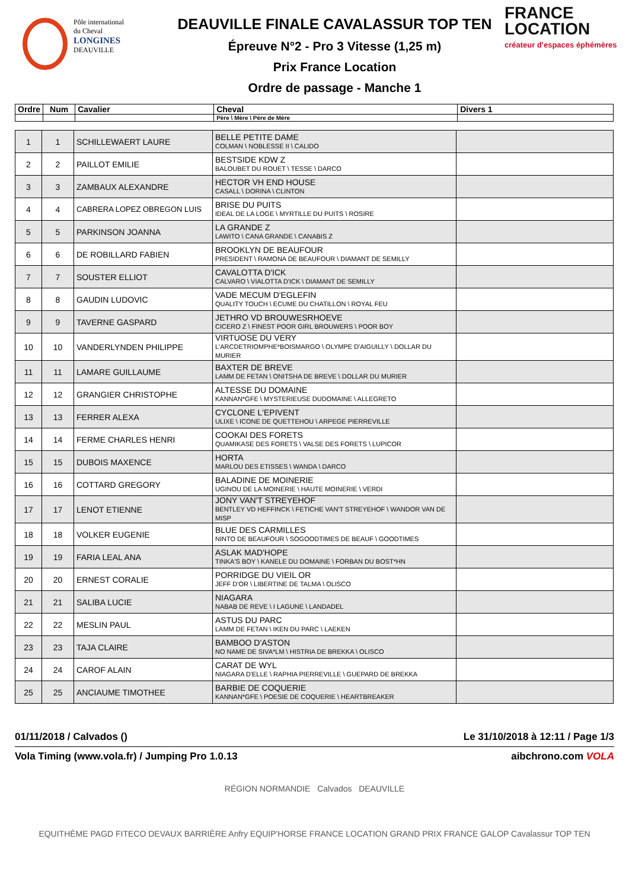Pôle international
du Cheval
LONGINES
DEAUVILLE
DEAUVILLE FINALE CAVALASSUR TOP TEN
Épreuve N°2 - Pro 3 Vitesse (1,25 m)
Prix France Location
Ordre de passage - Manche 1
FRANCE
LOCATION
créateur d'espaces éphémères
| Ordre | Num | Cavalier | Cheval | Divers 1 |
| --- | --- | --- | --- | --- |
| | | | Père \ Mère \ Père de Mère | |
| 1 | 1 | SCHILLEWAERT LAURE | BELLE PETITE DAME COLMAN \ NOBLESSE II \ CALIDO | |
| 2 | 2 | PAILLOT EMILIE | BESTSIDE KDW Z BALOUBET DU ROUET \ TESSE \ DARCO | |
| 3 | 3 | ZAMBAUX ALEXANDRE | HECTOR VH END HOUSE CASALL \ DORINA \ CLINTON | |
| 4 | 4 | CABRERA LOPEZ OBREGON LUIS | BRISE DU PUITS IDEAL DE LA LOGE \ MYRTILLE DU PUITS \ ROSIRE | |
| 5 | 5 | PARKINSON JOANNA | LA GRANDE Z LAWITO \ CANA GRANDE \ CANABIS Z | |
| 6 | 6 | DE ROBILLARD FABIEN | BROOKLYN DE BEAUFOUR PRESIDENT \ RAMONA DE BEAUFOUR \ DIAMANT DE SEMILLY | |
| 7 | 7 | SOUSTER ELLIOT | CAVALOTTA D'ICK CALVARO \ VIALOTTA D'ICK \ DIAMANT DE SEMILLY | |
| 8 | 8 | GAUDIN LUDOVIC | VADE MECUM D'EGLEFIN QUALITY TOUCH \ ECUME DU CHATILLON \ ROYAL FEU | |
| 9 | 9 | TAVERNE GASPARD | JETHRO VD BROUWESRHOEVE CICERO Z \ FINEST POOR GIRL BROUWERS \ POOR BOY | |
| 10 | 10 | VANDERLYNDEN PHILIPPE | VIRTUOSE DU VERY L'ARCDETRIOMPHE*BOISMARGO \ OLYMPE D'AIGUILLY \ DOLLAR DU MURIER | |
| 11 | 11 | LAMARE GUILLAUME | BAXTER DE BREVE LAMM DE FETAN \ ONITSHA DE BREVE \ DOLLAR DU MURIER | |
| 12 | 12 | GRANGIER CHRISTOPHE | ALTESSE DU DOMAINE KANNAN*GFE \ MYSTERIEUSE DUDOMAINE \ ALLEGRETO | |
| 13 | 13 | FERRER ALEXA | CYCLONE L'EPIVENT ULIXE \ ICONE DE QUETTEHOU \ ARPEGE PIERREVILLE | |
| 14 | 14 | FERME CHARLES HENRI | COOKAI DES FORETS QUAMIKASE DES FORETS \ VALSE DES FORETS \ LUPICOR | |
| 15 | 15 | DUBOIS MAXENCE | HORTA MARLOU DES ETISSES \ WANDA \ DARCO | |
| 16 | 16 | COTTARD GREGORY | BALADINE DE MOINERIE UGINOU DE LA MOINERIE \ HAUTE MOINERIE \ VERDI | |
| 17 | 17 | LENOT ETIENNE | JONY VAN'T STREYEHOF BENTLEY VD HEFFINCK \ FETICHE VAN'T STREYEHOF \ WANDOR VAN DE MISP | |
| 18 | 18 | VOLKER EUGENIE | BLUE DES CARMILLES NINTO DE BEAUFOUR \ SOGOODTIMES DE BEAUF \ GOODTIMES | |
| 19 | 19 | FARIA LEAL ANA | ASLAK MAD'HOPE TINKA'S BOY \ KANELE DU DOMAINE \ FORBAN DU BOST*HN | |
| 20 | 20 | ERNEST CORALIE | PORRIDGE DU VIEIL OR JEFF D'OR \ LIBERTINE DE TALMA \ OLISCO | |
| 21 | 21 | SALIBA LUCIE | NIAGARA NABAB DE REVE \ I LAGUNE \ LANDADEL | |
| 22 | 22 | MESLIN PAUL | ASTUS DU PARC LAMM DE FETAN \ IKEN DU PARC \ LAEKEN | |
| 23 | 23 | TAJA CLAIRE | BAMBOO D'ASTON NO NAME DE SIVA*LM \ HISTRIA DE BREKKA \ OLISCO | |
| 24 | 24 | CAROF ALAIN | CARAT DE WYL NIAGARA D'ELLE \ RAPHIA PIERREVILLE \ GUEPARD DE BREKKA | |
| 25 | 25 | ANCIAUME TIMOTHEE | BARBIE DE COQUERIE KANNAN*GFE \ POESIE DE COQUERIE \ HEARTBREAKER | |
01/11/2018 / Calvados () Le 31/10/2018 à 12:11 / Page 1/3
Vola Timing (www.vola.fr) / Jumping Pro 1.0.13 aibchrono.com VOLA
RÉGION NORMANDIE Calvados DEAUVILLE
EQUITHÈME PAGD FITECO DEVAUX BARRIÈRE Anfry EQUIP'HORSE FRANCE LOCATION GRAND PRIX FRANCE GALOP Cavalassur TOP TEN